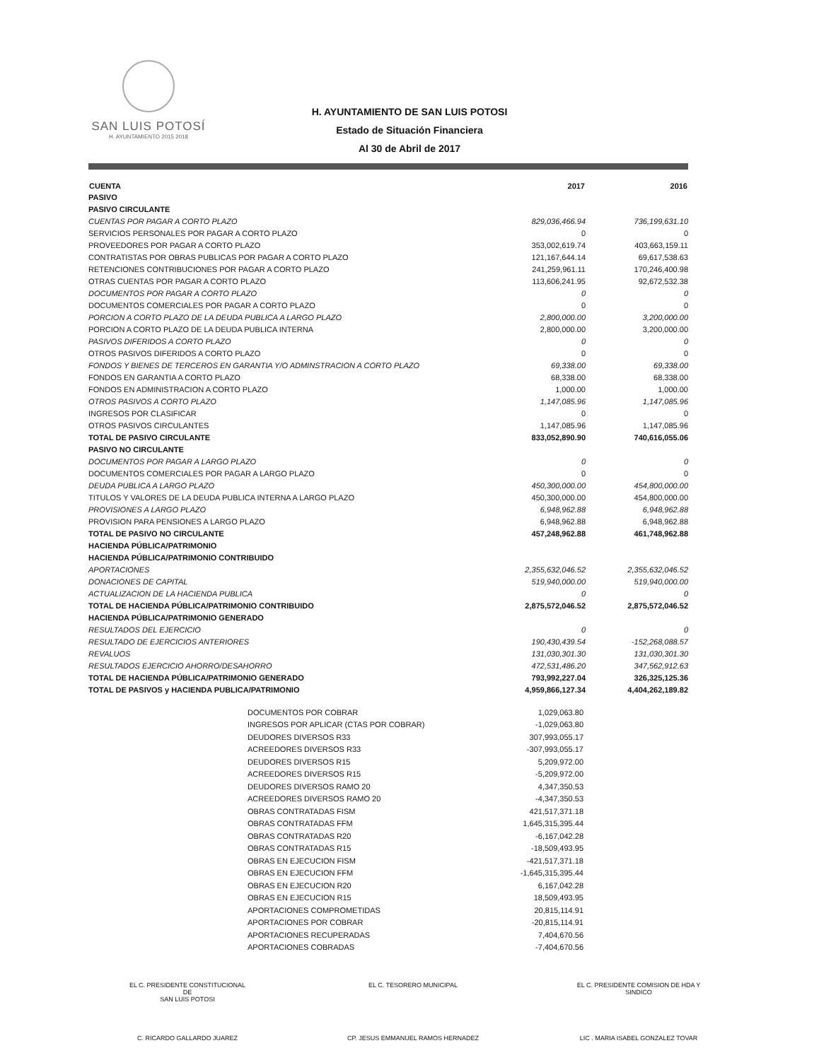SAN LUIS POTOSÍ
H. AYUNTAMIENTO 2015 2018
H. AYUNTAMIENTO DE SAN LUIS POTOSI
Estado de Situación Financiera
Al 30 de Abril de 2017
| CUENTA | 2017 | 2016 |
| --- | --- | --- |
| PASIVO | | |
| PASIVO CIRCULANTE | | |
| CUENTAS POR PAGAR A CORTO PLAZO | 829,036,466.94 | 736,199,631.10 |
| SERVICIOS PERSONALES POR PAGAR A CORTO PLAZO | 0 | 0 |
| PROVEEDORES POR PAGAR A CORTO PLAZO | 353,002,619.74 | 403,663,159.11 |
| CONTRATISTAS POR OBRAS PUBLICAS POR PAGAR A CORTO PLAZO | 121,167,644.14 | 69,617,538.63 |
| RETENCIONES CONTRIBUCIONES POR PAGAR A CORTO PLAZO | 241,259,961.11 | 170,246,400.98 |
| OTRAS CUENTAS POR PAGAR A CORTO PLAZO | 113,606,241.95 | 92,672,532.38 |
| DOCUMENTOS POR PAGAR A CORTO PLAZO | 0 | 0 |
| DOCUMENTOS COMERCIALES POR PAGAR A CORTO PLAZO | 0 | 0 |
| PORCION A CORTO PLAZO DE LA DEUDA PUBLICA A LARGO PLAZO | 2,800,000.00 | 3,200,000.00 |
| PORCION A CORTO PLAZO DE LA DEUDA PUBLICA INTERNA | 2,800,000.00 | 3,200,000.00 |
| PASIVOS DIFERIDOS A CORTO PLAZO | 0 | 0 |
| OTROS PASIVOS DIFERIDOS A CORTO PLAZO | 0 | 0 |
| FONDOS Y BIENES DE TERCEROS EN GARANTIA Y/O ADMINSTRACION A CORTO PLAZO | 69,338.00 | 69,338.00 |
| FONDOS EN GARANTIA A CORTO PLAZO | 68,338.00 | 68,338.00 |
| FONDOS EN ADMINISTRACION A CORTO PLAZO | 1,000.00 | 1,000.00 |
| OTROS PASIVOS A CORTO PLAZO | 1,147,085.96 | 1,147,085.96 |
| INGRESOS POR CLASIFICAR | 0 | 0 |
| OTROS PASIVOS CIRCULANTES | 1,147,085.96 | 1,147,085.96 |
| TOTAL DE PASIVO CIRCULANTE | 833,052,890.90 | 740,616,055.06 |
| PASIVO NO CIRCULANTE | | |
| DOCUMENTOS POR PAGAR A LARGO PLAZO | 0 | 0 |
| DOCUMENTOS COMERCIALES POR PAGAR A LARGO PLAZO | 0 | 0 |
| DEUDA PUBLICA A LARGO PLAZO | 450,300,000.00 | 454,800,000.00 |
| TITULOS Y VALORES DE LA DEUDA PUBLICA INTERNA A LARGO PLAZO | 450,300,000.00 | 454,800,000.00 |
| PROVISIONES A LARGO PLAZO | 6,948,962.88 | 6,948,962.88 |
| PROVISION PARA PENSIONES A LARGO PLAZO | 6,948,962.88 | 6,948,962.88 |
| TOTAL DE PASIVO NO CIRCULANTE | 457,248,962.88 | 461,748,962.88 |
| HACIENDA PÚBLICA/PATRIMONIO | | |
| HACIENDA PÚBLICA/PATRIMONIO CONTRIBUIDO | | |
| APORTACIONES | 2,355,632,046.52 | 2,355,632,046.52 |
| DONACIONES DE CAPITAL | 519,940,000.00 | 519,940,000.00 |
| ACTUALIZACION DE LA HACIENDA PUBLICA | 0 | 0 |
| TOTAL DE HACIENDA PÚBLICA/PATRIMONIO CONTRIBUIDO | 2,875,572,046.52 | 2,875,572,046.52 |
| HACIENDA PÚBLICA/PATRIMONIO GENERADO | | |
| RESULTADOS DEL EJERCICIO | 0 | 0 |
| RESULTADO DE EJERCICIOS ANTERIORES | 190,430,439.54 | -152,268,088.57 |
| REVALUOS | 131,030,301.30 | 131,030,301.30 |
| RESULTADOS EJERCICIO AHORRO/DESAHORRO | 472,531,486.20 | 347,562,912.63 |
| TOTAL DE HACIENDA PÚBLICA/PATRIMONIO GENERADO | 793,992,227.04 | 326,325,125.36 |
| TOTAL DE PASIVOS y HACIENDA PUBLICA/PATRIMONIO | 4,959,866,127.34 | 4,404,262,189.82 |
| DOCUMENTOS POR COBRAR | 1,029,063.80 |
| INGRESOS POR APLICAR (CTAS POR COBRAR) | -1,029,063.80 |
| DEUDORES DIVERSOS R33 | 307,993,055.17 |
| ACREEDORES DIVERSOS R33 | -307,993,055.17 |
| DEUDORES DIVERSOS R15 | 5,209,972.00 |
| ACREEDORES DIVERSOS R15 | -5,209,972.00 |
| DEUDORES DIVERSOS RAMO 20 | 4,347,350.53 |
| ACREEDORES DIVERSOS RAMO 20 | -4,347,350.53 |
| OBRAS CONTRATADAS FISM | 421,517,371.18 |
| OBRAS CONTRATADAS FFM | 1,645,315,395.44 |
| OBRAS CONTRATADAS R20 | -6,167,042.28 |
| OBRAS CONTRATADAS R15 | -18,509,493.95 |
| OBRAS EN EJECUCION FISM | -421,517,371.18 |
| OBRAS EN EJECUCION FFM | -1,645,315,395.44 |
| OBRAS EN EJECUCION R20 | 6,167,042.28 |
| OBRAS EN EJECUCION R15 | 18,509,493.95 |
| APORTACIONES COMPROMETIDAS | 20,815,114.91 |
| APORTACIONES POR COBRAR | -20,815,114.91 |
| APORTACIONES RECUPERADAS | 7,404,670.56 |
| APORTACIONES COBRADAS | -7,404,670.56 |
EL C. PRESIDENTE CONSTITUCIONAL
DE
SAN LUIS POTOSI
C. RICARDO GALLARDO JUAREZ
EL C. TESORERO MUNICIPAL
CP. JESUS EMMANUEL RAMOS HERNADEZ
EL C. PRESIDENTE COMISION DE HDA Y
SINDICO
LIC . MARIA ISABEL GONZALEZ TOVAR